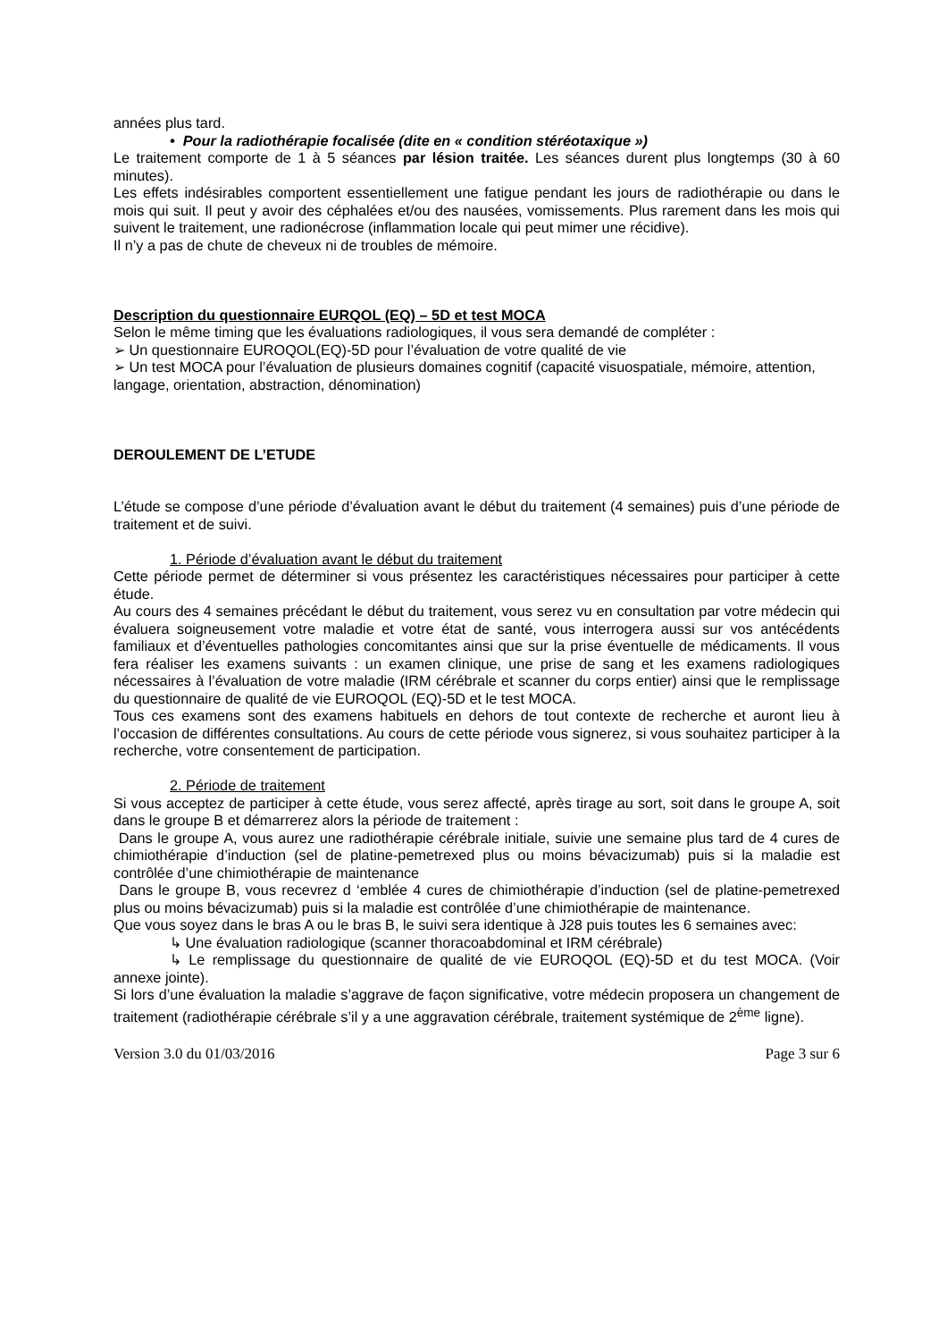années plus tard.
• Pour la radiothérapie focalisée (dite en « condition stéréotaxique »)
Le traitement comporte de 1 à 5 séances par lésion traitée. Les séances durent plus longtemps (30 à 60 minutes).
Les effets indésirables comportent essentiellement une fatigue pendant les jours de radiothérapie ou dans le mois qui suit. Il peut y avoir des céphalées et/ou des nausées, vomissements. Plus rarement dans les mois qui suivent le traitement, une radionécrose (inflammation locale qui peut mimer une récidive).
Il n’y a pas de chute de cheveux ni de troubles de mémoire.
Description du questionnaire EURQOL (EQ) – 5D et test MOCA
Selon le même timing que les évaluations radiologiques, il vous sera demandé de compléter :
➢ Un questionnaire EUROQOL(EQ)-5D pour l’évaluation de votre qualité de vie
➢ Un test MOCA pour l’évaluation de plusieurs domaines cognitif (capacité visuospatiale, mémoire, attention, langage, orientation, abstraction, dénomination)
DEROULEMENT DE L’ETUDE
L’étude se compose d’une période d’évaluation avant le début du traitement (4 semaines) puis d’une période de traitement et de suivi.
1. Période d’évaluation avant le début du traitement
Cette période permet de déterminer si vous présentez les caractéristiques nécessaires pour participer à cette étude.
Au cours des 4 semaines précédant le début du traitement, vous serez vu en consultation par votre médecin qui évaluera soigneusement votre maladie et votre état de santé, vous interrogera aussi sur vos antécédents familiaux et d’éventuelles pathologies concomitantes ainsi que sur la prise éventuelle de médicaments. Il vous fera réaliser les examens suivants : un examen clinique, une prise de sang et les examens radiologiques nécessaires à l’évaluation de votre maladie (IRM cérébrale et scanner du corps entier) ainsi que le remplissage du questionnaire de qualité de vie EUROQOL (EQ)-5D et le test MOCA.
Tous ces examens sont des examens habituels en dehors de tout contexte de recherche et auront lieu à l’occasion de différentes consultations. Au cours de cette période vous signerez, si vous souhaitez participer à la recherche, votre consentement de participation.
2. Période de traitement
Si vous acceptez de participer à cette étude, vous serez affecté, après tirage au sort, soit dans le groupe A, soit dans le groupe B et démarrerez alors la période de traitement :
Dans le groupe A, vous aurez une radiothérapie cérébrale initiale, suivie une semaine plus tard de 4 cures de chimiothérapie d’induction (sel de platine-pemetrexed plus ou moins bévacizumab) puis si la maladie est contrôlée d’une chimiothérapie de maintenance
Dans le groupe B, vous recevrez d ‘emblée 4 cures de chimiothérapie d’induction (sel de platine-pemetrexed plus ou moins bévacizumab) puis si la maladie est contrôlée d’une chimiothérapie de maintenance.
Que vous soyez dans le bras A ou le bras B, le suivi sera identique à J28 puis toutes les 6 semaines avec:
↳ Une évaluation radiologique (scanner thoracoabdominal et IRM cérébrale)
↳ Le remplissage du questionnaire de qualité de vie EUROQOL (EQ)-5D et du test MOCA. (Voir annexe jointe).
Si lors d’une évaluation la maladie s’aggrave de façon significative, votre médecin proposera un changement de traitement (radiothérapie cérébrale s’il y a une aggravation cérébrale, traitement systémique de 2<sup>ème</sup> ligne).
Version 3.0 du 01/03/2016 Page 3 sur 6